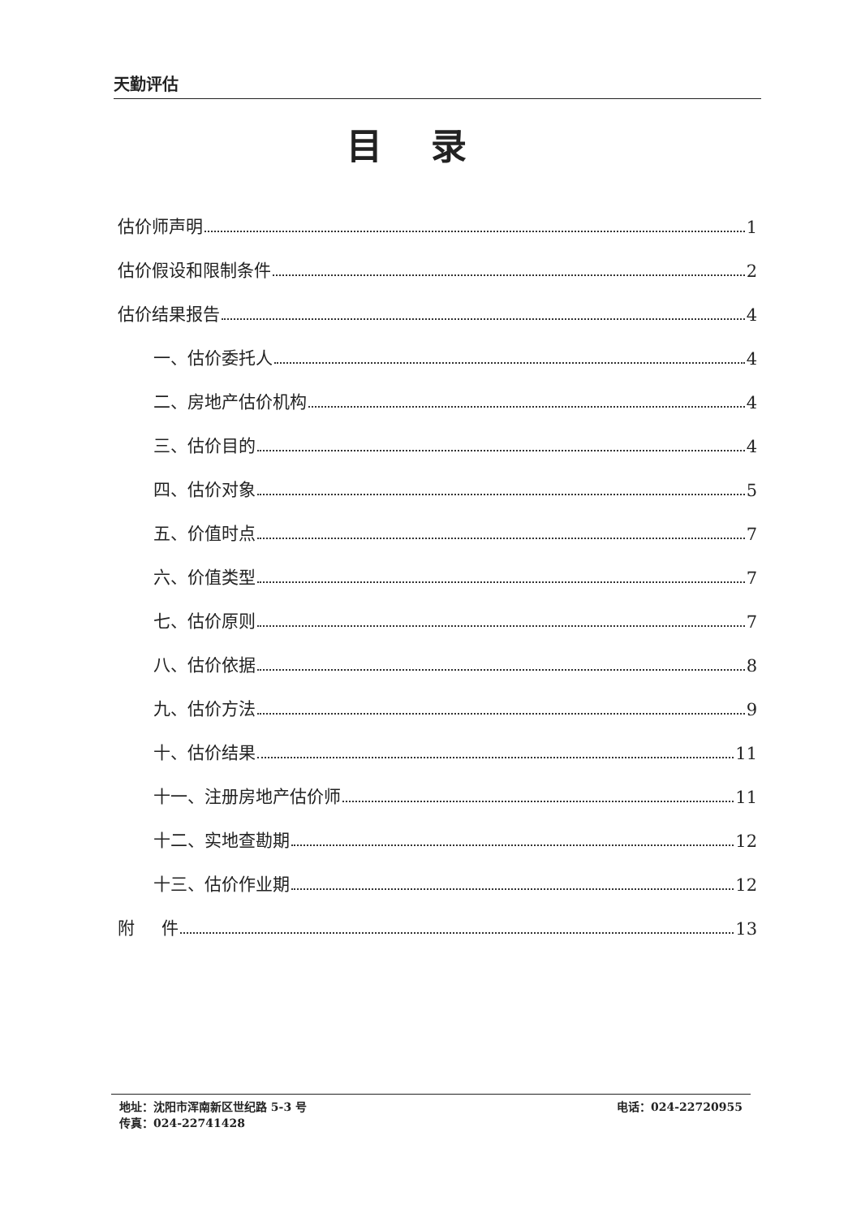天勤评估
目录
估价师声明 1
估价假设和限制条件 2
估价结果报告 4
一、估价委托人 4
二、房地产估价机构 4
三、估价目的 4
四、估价对象 5
五、价值时点 7
六、价值类型 7
七、估价原则 7
八、估价依据 8
九、估价方法 9
十、估价结果 11
十一、注册房地产估价师 11
十二、实地查勘期 12
十三、估价作业期 12
附 件 13
地址：沈阳市浑南新区世纪路 5-3 号 电话：024-22720955
传真：024-22741428